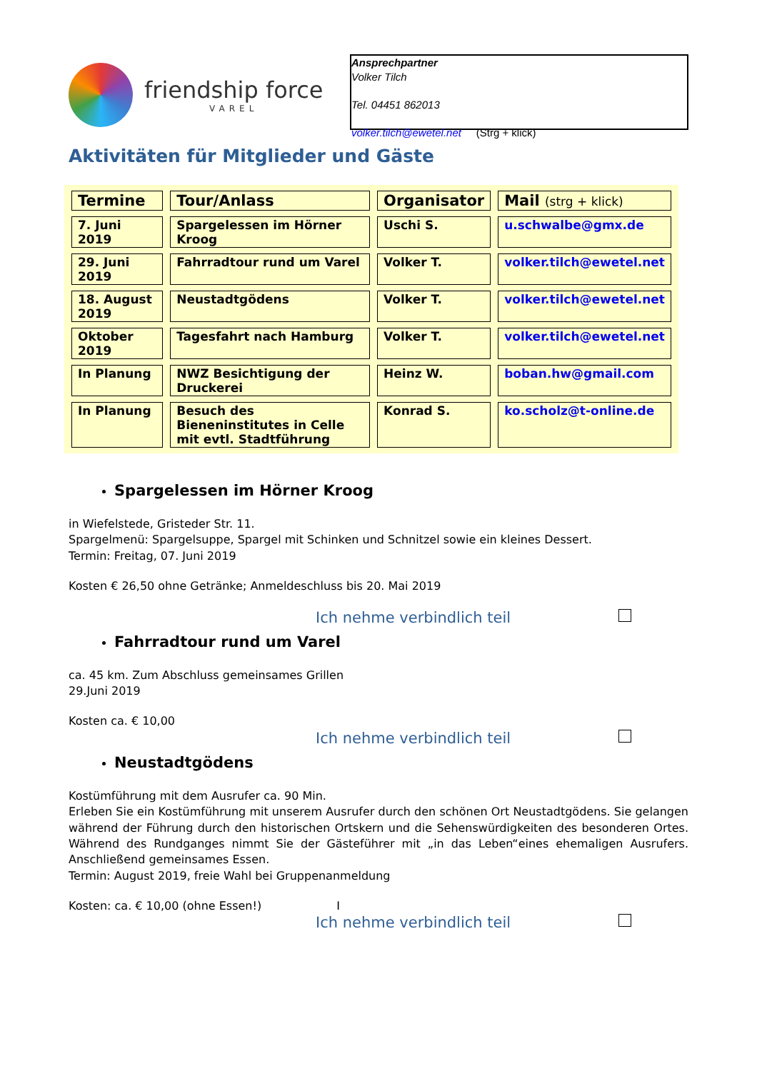friendship force
VAREL
Ansprechpartner
Volker Tilch
Tel. 04451 862013
volker.tilch@ewetel.net (Strg + klick)
Aktivitäten für Mitglieder und Gäste
| Termine | Tour/Anlass | Organisator | Mail (strg + klick) |
| --- | --- | --- | --- |
| 7. Juni 2019 | Spargelessen im Hörner Kroog | Uschi S. | u.schwalbe@gmx.de |
| 29. Juni 2019 | Fahrradtour rund um Varel | Volker T. | volker.tilch@ewetel.net |
| 18. August 2019 | Neustadtgödens | Volker T. | volker.tilch@ewetel.net |
| Oktober 2019 | Tagesfahrt nach Hamburg | Volker T. | volker.tilch@ewetel.net |
| In Planung | NWZ Besichtigung der Druckerei | Heinz W. | boban.hw@gmail.com |
| In Planung | Besuch des Bieneninstitutes in Celle mit evtl. Stadtführung | Konrad S. | ko.scholz@t-online.de |
Spargelessen im Hörner Kroog
in Wiefelstede, Gristeder Str. 11.
Spargelmenü: Spargelsuppe, Spargel mit Schinken und Schnitzel sowie ein kleines Dessert.
Termin: Freitag, 07. Juni 2019
Kosten € 26,50 ohne Getränke; Anmeldeschluss bis 20. Mai 2019
Ich nehme verbindlich teil
Fahrradtour rund um Varel
ca. 45 km. Zum Abschluss gemeinsames Grillen
29.Juni 2019
Kosten ca. € 10,00
Ich nehme verbindlich teil
Neustadtgödens
Kostümführung mit dem Ausrufer ca. 90 Min.
Erleben Sie ein Kostümführung mit unserem Ausrufer durch den schönen Ort Neustadtgödens. Sie gelangen während der Führung durch den historischen Ortskern und die Sehenswürdigkeiten des besonderen Ortes. Während des Rundganges nimmt Sie der Gästeführer mit „in das Leben“eines ehemaligen Ausrufers. Anschließend gemeinsames Essen.
Termin: August 2019, freie Wahl bei Gruppenanmeldung
Kosten: ca. € 10,00 (ohne Essen!) I
Ich nehme verbindlich teil